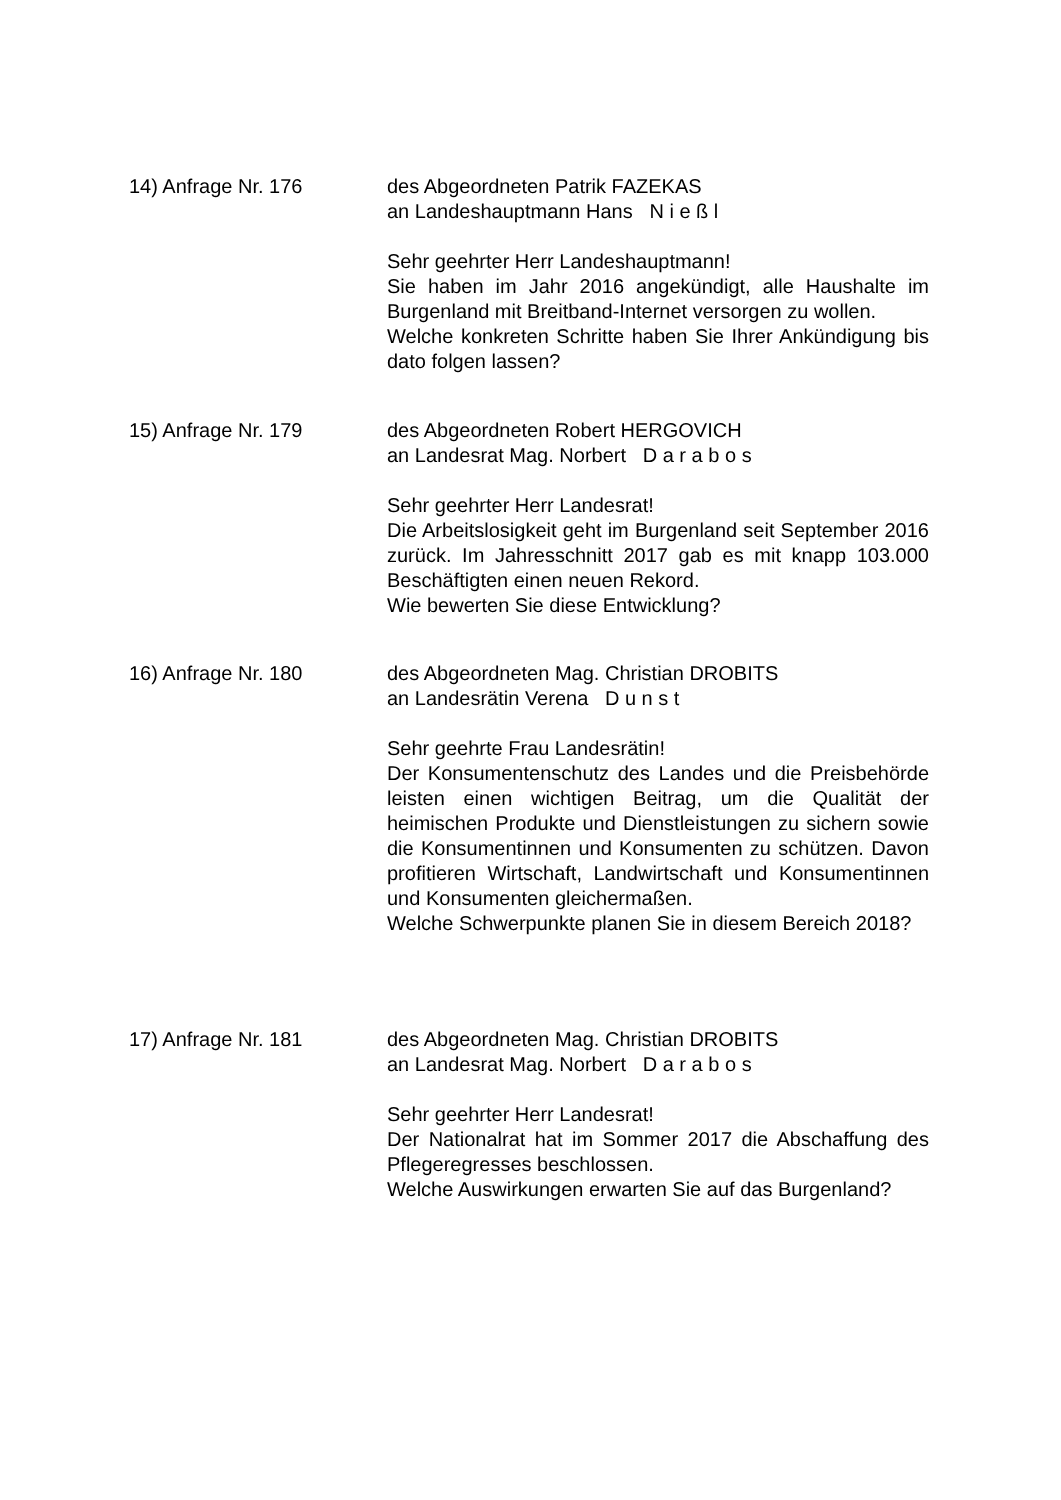14) Anfrage Nr. 176 des Abgeordneten Patrik FAZEKAS
an Landeshauptmann Hans N i e ß l
Sehr geehrter Herr Landeshauptmann!
Sie haben im Jahr 2016 angekündigt, alle Haushalte im Burgenland mit Breitband-Internet versorgen zu wollen.
Welche konkreten Schritte haben Sie Ihrer Ankündigung bis dato folgen lassen?
15) Anfrage Nr. 179 des Abgeordneten Robert HERGOVICH
an Landesrat Mag. Norbert D a r a b o s
Sehr geehrter Herr Landesrat!
Die Arbeitslosigkeit geht im Burgenland seit September 2016 zurück. Im Jahresschnitt 2017 gab es mit knapp 103.000 Beschäftigten einen neuen Rekord.
Wie bewerten Sie diese Entwicklung?
16) Anfrage Nr. 180 des Abgeordneten Mag. Christian DROBITS
an Landesrätin Verena D u n s t
Sehr geehrte Frau Landesrätin!
Der Konsumentenschutz des Landes und die Preisbehörde leisten einen wichtigen Beitrag, um die Qualität der heimischen Produkte und Dienstleistungen zu sichern sowie die Konsumentinnen und Konsumenten zu schützen. Davon profitieren Wirtschaft, Landwirtschaft und Konsumentinnen und Konsumenten gleichermaßen.
Welche Schwerpunkte planen Sie in diesem Bereich 2018?
17) Anfrage Nr. 181 des Abgeordneten Mag. Christian DROBITS
an Landesrat Mag. Norbert D a r a b o s
Sehr geehrter Herr Landesrat!
Der Nationalrat hat im Sommer 2017 die Abschaffung des Pflegeregresses beschlossen.
Welche Auswirkungen erwarten Sie auf das Burgenland?